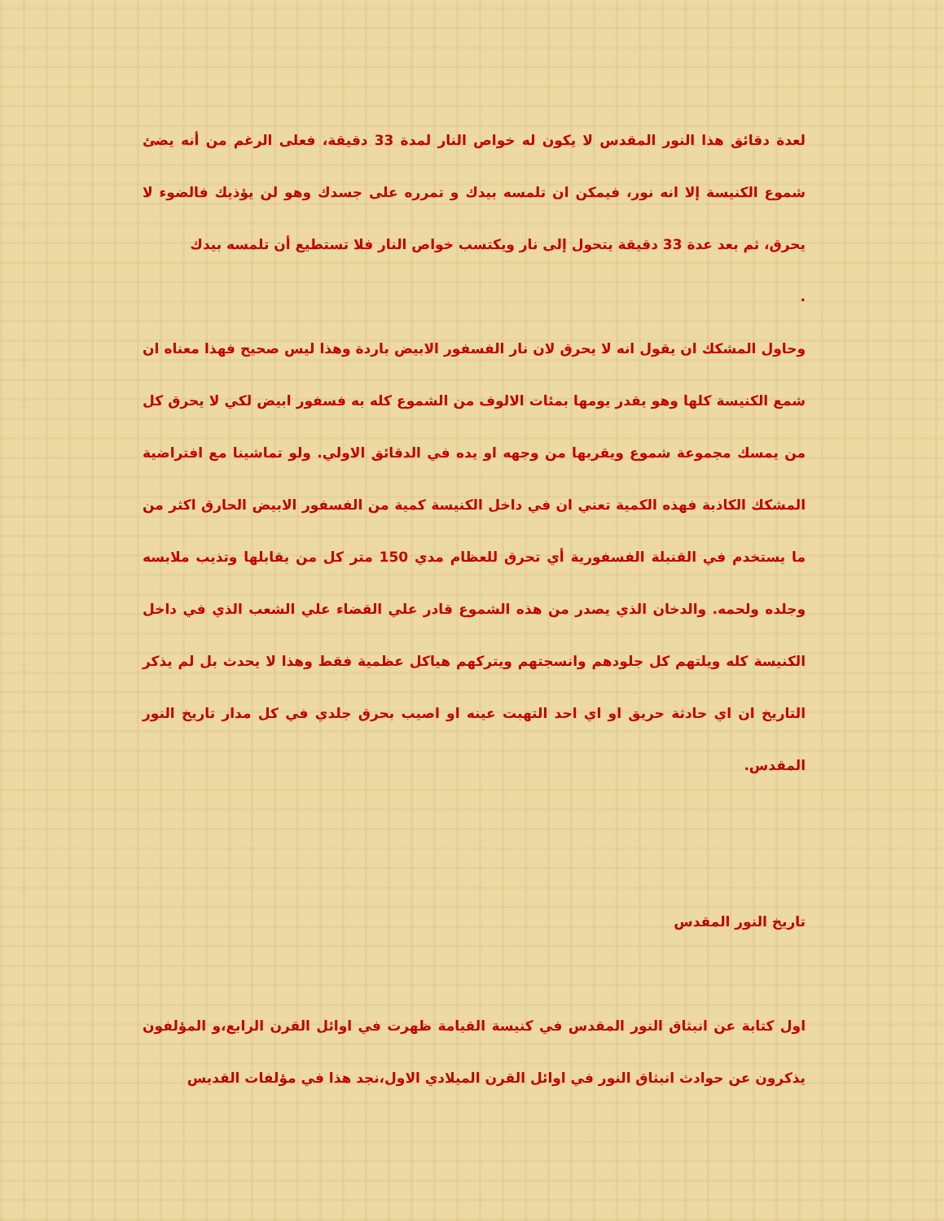لعدة دقائق هذا النور المقدس لا يكون له خواص النار لمدة 33 دقيقة، فعلى الرغم من أنه يضئ شموع الكنيسة إلا انه نور، فيمكن ان تلمسه بيدك و تمرره على جسدك وهو لن يؤذيك فالضوء لا يحرق، ثم بعد عدة 33 دقيقة يتحول إلى نار ويكتسب خواص النار فلا تستطيع أن تلمسه بيدك
.
وحاول المشكك ان يقول انه لا يحرق لان نار الفسفور الابيض باردة وهذا ليس صحيح فهذا معناه ان شمع الكنيسة كلها وهو يقدر يومها بمئات الالوف من الشموع كله به فسفور ابيض لكي لا يحرق كل من يمسك مجموعة شموع ويقربها من وجهه او يده في الدقائق الاولي. ولو تماشينا مع افتراضية المشكك الكاذبة فهذه الكمية تعني ان في داخل الكنيسة كمية من الفسفور الابيض الحارق اكثر من ما يستخدم في القنبلة الفسفورية أي تحرق للعظام مدي 150 متر كل من يقابلها وتذيب ملابسه وجلده ولحمه. والدخان الذي يصدر من هذه الشموع قادر علي القضاء علي الشعب الذي في داخل الكنيسة كله ويلتهم كل جلودهم وانسجتهم ويتركهم هياكل عظمية فقط وهذا لا يحدث بل لم يذكر التاريخ ان اي حادثة حريق او اي احد التهبت عينه او اصيب بحرق جلدي في كل مدار تاريخ النور المقدس.
تاريخ النور المقدس
اول كتابة عن انبثاق النور المقدس في كنيسة القيامة ظهرت في اوائل القرن الرابع،و المؤلفون يذكرون عن حوادث انبثاق النور في اوائل القرن الميلادي الاول،نجد هذا في مؤلفات القديس